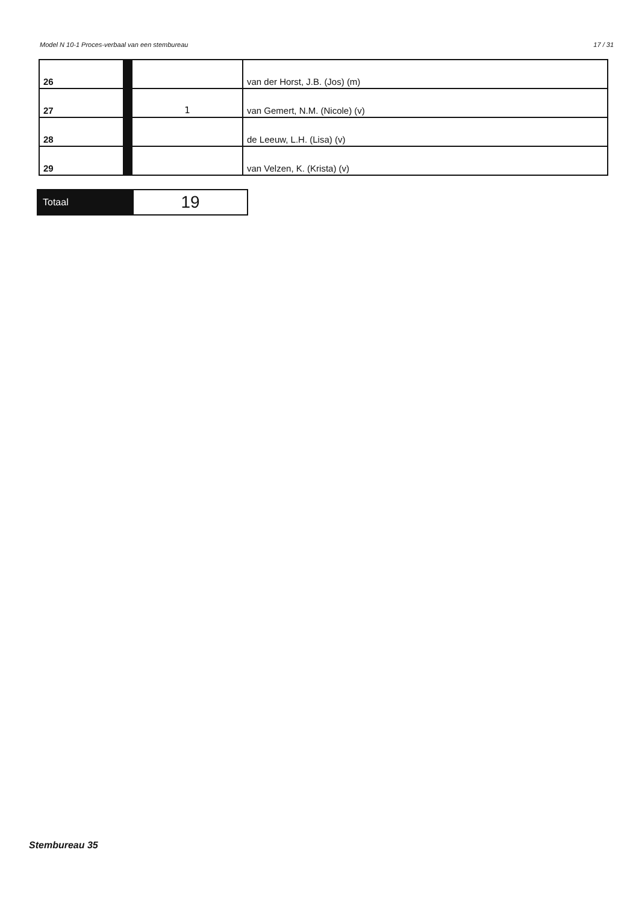Model N 10-1 Proces-verbaal van een stembureau 17 / 31
| 26 | | | van der Horst, J.B. (Jos) (m) |
| 27 | | 1 | van Gemert, N.M. (Nicole) (v) |
| 28 | | | de Leeuw, L.H. (Lisa) (v) |
| 29 | | | van Velzen, K. (Krista) (v) |
| Totaal | 19 |
Stembureau 35